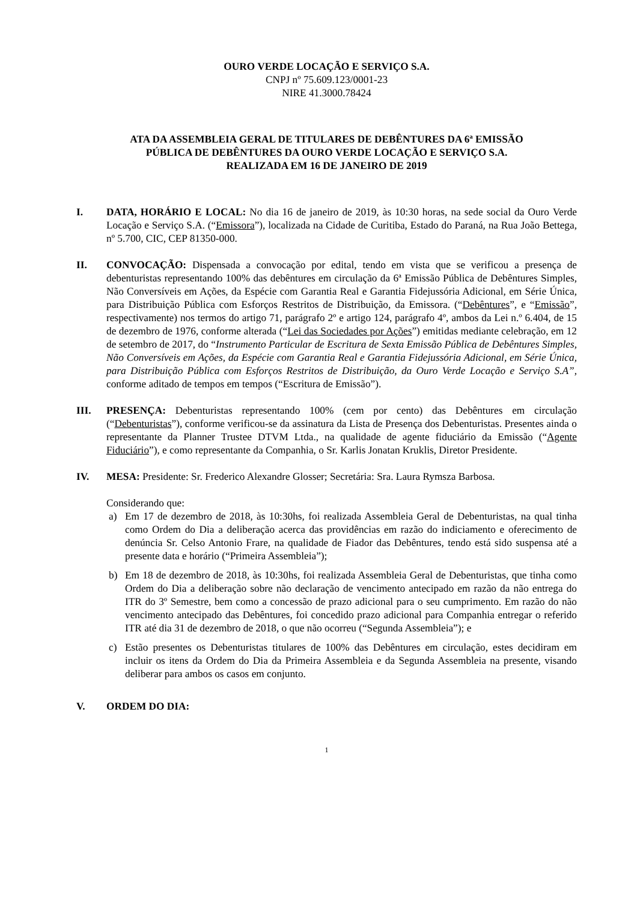OURO VERDE LOCAÇÃO E SERVIÇO S.A.
CNPJ nº 75.609.123/0001-23
NIRE 41.3000.78424
ATA DA ASSEMBLEIA GERAL DE TITULARES DE DEBÊNTURES DA 6ª EMISSÃO
PÚBLICA DE DEBÊNTURES DA OURO VERDE LOCAÇÃO E SERVIÇO S.A.
REALIZADA EM 16 DE JANEIRO DE 2019
I. DATA, HORÁRIO E LOCAL: No dia 16 de janeiro de 2019, às 10:30 horas, na sede social da Ouro Verde Locação e Serviço S.A. (“Emissora”), localizada na Cidade de Curitiba, Estado do Paraná, na Rua João Bettega, nº 5.700, CIC, CEP 81350-000.
II. CONVOCAÇÃO: Dispensada a convocação por edital, tendo em vista que se verificou a presença de debenturistas representando 100% das debêntures em circulação da 6ª Emissão Pública de Debêntures Simples, Não Conversíveis em Ações, da Espécie com Garantia Real e Garantia Fidejussória Adicional, em Série Única, para Distribuição Pública com Esforços Restritos de Distribuição, da Emissora. (“Debêntures”, e “Emissão”, respectivamente) nos termos do artigo 71, parágrafo 2º e artigo 124, parágrafo 4º, ambos da Lei n.º 6.404, de 15 de dezembro de 1976, conforme alterada (“Lei das Sociedades por Ações”) emitidas mediante celebração, em 12 de setembro de 2017, do “Instrumento Particular de Escritura de Sexta Emissão Pública de Debêntures Simples, Não Conversíveis em Ações, da Espécie com Garantia Real e Garantia Fidejussória Adicional, em Série Única, para Distribuição Pública com Esforços Restritos de Distribuição, da Ouro Verde Locação e Serviço S.A”, conforme aditado de tempos em tempos (“Escritura de Emissão”).
III. PRESENÇA: Debenturistas representando 100% (cem por cento) das Debêntures em circulação (“Debenturistas”), conforme verificou-se da assinatura da Lista de Presença dos Debenturistas. Presentes ainda o representante da Planner Trustee DTVM Ltda., na qualidade de agente fiduciário da Emissão (“Agente Fiduciário”), e como representante da Companhia, o Sr. Karlis Jonatan Kruklis, Diretor Presidente.
IV. MESA: Presidente: Sr. Frederico Alexandre Glosser; Secretária: Sra. Laura Rymsza Barbosa.
Considerando que:
a) Em 17 de dezembro de 2018, às 10:30hs, foi realizada Assembleia Geral de Debenturistas, na qual tinha como Ordem do Dia a deliberação acerca das providências em razão do indiciamento e oferecimento de denúncia Sr. Celso Antonio Frare, na qualidade de Fiador das Debêntures, tendo está sido suspensa até a presente data e horário (“Primeira Assembleia”);
b) Em 18 de dezembro de 2018, às 10:30hs, foi realizada Assembleia Geral de Debenturistas, que tinha como Ordem do Dia a deliberação sobre não declaração de vencimento antecipado em razão da não entrega do ITR do 3º Semestre, bem como a concessão de prazo adicional para o seu cumprimento. Em razão do não vencimento antecipado das Debêntures, foi concedido prazo adicional para Companhia entregar o referido ITR até dia 31 de dezembro de 2018, o que não ocorreu (“Segunda Assembleia”); e
c) Estão presentes os Debenturistas titulares de 100% das Debêntures em circulação, estes decidiram em incluir os itens da Ordem do Dia da Primeira Assembleia e da Segunda Assembleia na presente, visando deliberar para ambos os casos em conjunto.
V. ORDEM DO DIA:
1